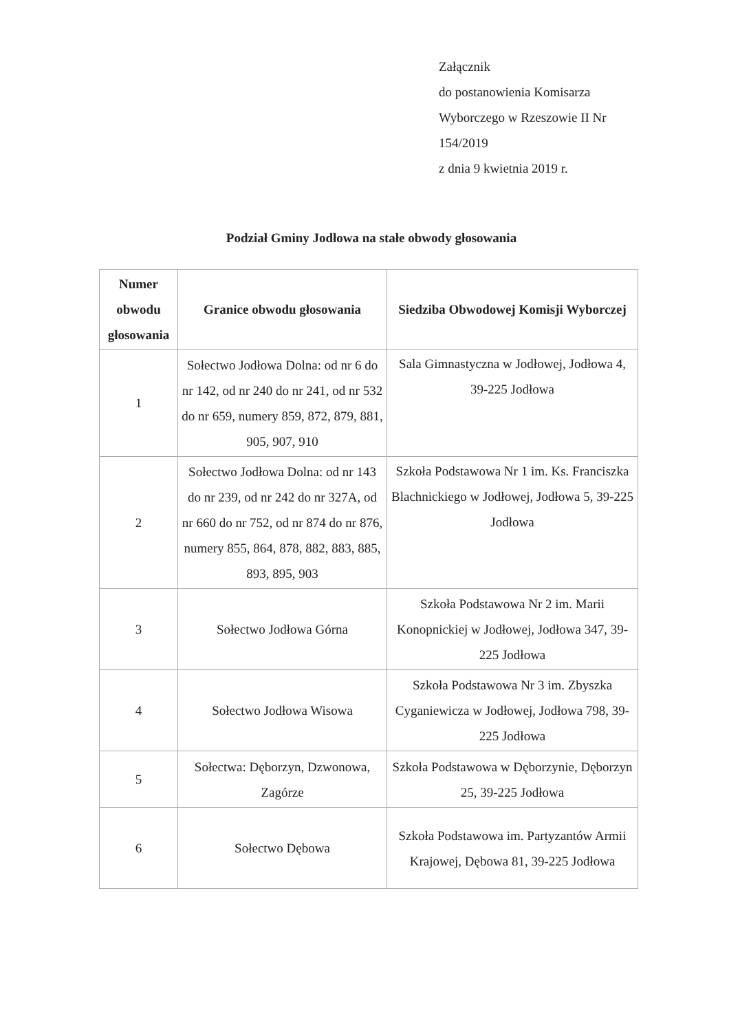Załącznik
do postanowienia Komisarza
Wyborczego w Rzeszowie II Nr
154/2019
z dnia 9 kwietnia 2019 r.
Podział Gminy Jodłowa na stałe obwody głosowania
| Numer obwodu głosowania | Granice obwodu głosowania | Siedziba Obwodowej Komisji Wyborczej |
| --- | --- | --- |
| 1 | Sołectwo Jodłowa Dolna: od nr 6 do nr 142, od nr 240 do nr 241, od nr 532 do nr 659, numery 859, 872, 879, 881, 905, 907, 910 | Sala Gimnastyczna w Jodłowej, Jodłowa 4, 39-225 Jodłowa |
| 2 | Sołectwo Jodłowa Dolna: od nr 143 do nr 239, od nr 242 do nr 327A, od nr 660 do nr 752, od nr 874 do nr 876, numery 855, 864, 878, 882, 883, 885, 893, 895, 903 | Szkoła Podstawowa Nr 1 im. Ks. Franciszka Blachnickiego w Jodłowej, Jodłowa 5, 39-225 Jodłowa |
| 3 | Sołectwo Jodłowa Górna | Szkoła Podstawowa Nr 2 im. Marii Konopnickiej w Jodłowej, Jodłowa 347, 39-225 Jodłowa |
| 4 | Sołectwo Jodłowa Wisowa | Szkoła Podstawowa Nr 3 im. Zbyszka Cyganiewicza w Jodłowej, Jodłowa 798, 39-225 Jodłowa |
| 5 | Sołectwa: Dęborzyn, Dzwonowa, Zagórze | Szkoła Podstawowa w Dęborzynie, Dęborzyn 25, 39-225 Jodłowa |
| 6 | Sołectwo Dębowa | Szkoła Podstawowa im. Partyzantów Armii Krajowej, Dębowa 81, 39-225 Jodłowa |